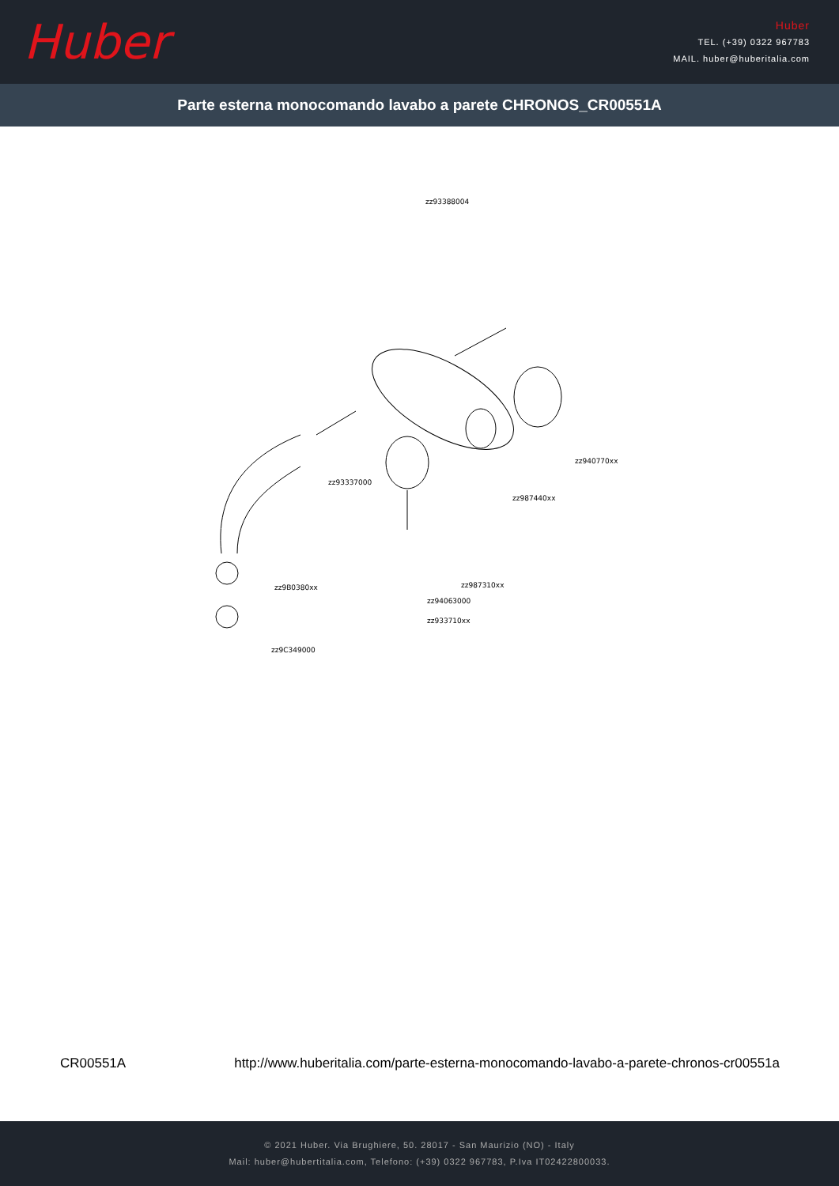Huber
Huber
TEL. (+39) 0322 967783
MAIL. huber@huberitalia.com
Parte esterna monocomando lavabo a parete CHRONOS_CR00551A
zz93388004
zz93337000
zz940770xx
zz987440xx
zz9B0380xx zz987310xx
zz94063000
zz933710xx
zz9C349000
CR00551A http://www.huberitalia.com/parte-esterna-monocomando-lavabo-a-parete-chronos-cr00551a
© 2021 Huber. Via Brughiere, 50. 28017 - San Maurizio (NO) - Italy
Mail: huber@hubertitalia.com, Telefono: (+39) 0322 967783, P.Iva IT02422800033.